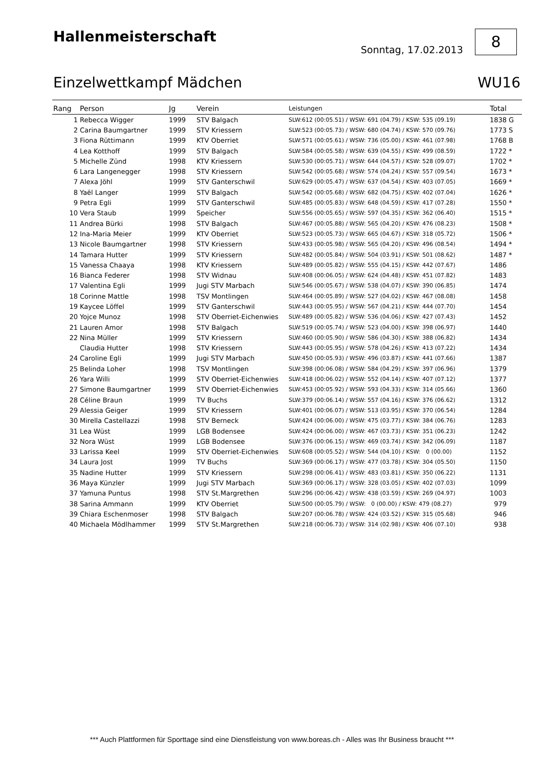Hallenmeisterschaft
Sonntag, 17.02.2013
8
Einzelwettkampf Mädchen WU16
| Rang | Person | Jg | Verein | Leistungen | Total | |
| --- | --- | --- | --- | --- | --- | --- |
| 1 | Rebecca Wigger | 1999 | STV Balgach | SLW:612 (00:05.51) / WSW: 691 (04.79) / KSW: 535 (09.19) | 1838 | G |
| 2 | Carina Baumgartner | 1999 | STV Kriessern | SLW:523 (00:05.73) / WSW: 680 (04.74) / KSW: 570 (09.76) | 1773 | S |
| 3 | Fiona Rüttimann | 1999 | KTV Oberriet | SLW:571 (00:05.61) / WSW: 736 (05.00) / KSW: 461 (07.98) | 1768 | B |
| 4 | Lea Kotthoff | 1999 | STV Balgach | SLW:584 (00:05.58) / WSW: 639 (04.55) / KSW: 499 (08.59) | 1722 | * |
| 5 | Michelle Zünd | 1998 | KTV Kriessern | SLW:530 (00:05.71) / WSW: 644 (04.57) / KSW: 528 (09.07) | 1702 | * |
| 6 | Lara Langenegger | 1998 | STV Kriessern | SLW:542 (00:05.68) / WSW: 574 (04.24) / KSW: 557 (09.54) | 1673 | * |
| 7 | Alexa Jöhl | 1999 | STV Ganterschwil | SLW:629 (00:05.47) / WSW: 637 (04.54) / KSW: 403 (07.05) | 1669 | * |
| 8 | Yaël Langer | 1999 | STV Balgach | SLW:542 (00:05.68) / WSW: 682 (04.75) / KSW: 402 (07.04) | 1626 | * |
| 9 | Petra Egli | 1999 | STV Ganterschwil | SLW:485 (00:05.83) / WSW: 648 (04.59) / KSW: 417 (07.28) | 1550 | * |
| 10 | Vera Staub | 1999 | Speicher | SLW:556 (00:05.65) / WSW: 597 (04.35) / KSW: 362 (06.40) | 1515 | * |
| 11 | Andrea Bürki | 1998 | STV Balgach | SLW:467 (00:05.88) / WSW: 565 (04.20) / KSW: 476 (08.23) | 1508 | * |
| 12 | Ina-Maria Meier | 1999 | KTV Oberriet | SLW:523 (00:05.73) / WSW: 665 (04.67) / KSW: 318 (05.72) | 1506 | * |
| 13 | Nicole Baumgartner | 1998 | STV Kriessern | SLW:433 (00:05.98) / WSW: 565 (04.20) / KSW: 496 (08.54) | 1494 | * |
| 14 | Tamara Hutter | 1999 | STV Kriessern | SLW:482 (00:05.84) / WSW: 504 (03.91) / KSW: 501 (08.62) | 1487 | * |
| 15 | Vanessa Chaaya | 1998 | KTV Kriessern | SLW:489 (00:05.82) / WSW: 555 (04.15) / KSW: 442 (07.67) | 1486 | |
| 16 | Bianca Federer | 1998 | STV Widnau | SLW:408 (00:06.05) / WSW: 624 (04.48) / KSW: 451 (07.82) | 1483 | |
| 17 | Valentina Egli | 1999 | Jugi STV Marbach | SLW:546 (00:05.67) / WSW: 538 (04.07) / KSW: 390 (06.85) | 1474 | |
| 18 | Corinne Mattle | 1998 | TSV Montlingen | SLW:464 (00:05.89) / WSW: 527 (04.02) / KSW: 467 (08.08) | 1458 | |
| 19 | Kaycee Löffel | 1999 | STV Ganterschwil | SLW:443 (00:05.95) / WSW: 567 (04.21) / KSW: 444 (07.70) | 1454 | |
| 20 | Yojce Munoz | 1998 | STV Oberriet-Eichenwies | SLW:489 (00:05.82) / WSW: 536 (04.06) / KSW: 427 (07.43) | 1452 | |
| 21 | Lauren Amor | 1998 | STV Balgach | SLW:519 (00:05.74) / WSW: 523 (04.00) / KSW: 398 (06.97) | 1440 | |
| 22 | Nina Müller | 1999 | STV Kriessern | SLW:460 (00:05.90) / WSW: 586 (04.30) / KSW: 388 (06.82) | 1434 | |
| | Claudia Hutter | 1998 | STV Kriessern | SLW:443 (00:05.95) / WSW: 578 (04.26) / KSW: 413 (07.22) | 1434 | |
| 24 | Caroline Egli | 1999 | Jugi STV Marbach | SLW:450 (00:05.93) / WSW: 496 (03.87) / KSW: 441 (07.66) | 1387 | |
| 25 | Belinda Loher | 1998 | TSV Montlingen | SLW:398 (00:06.08) / WSW: 584 (04.29) / KSW: 397 (06.96) | 1379 | |
| 26 | Yara Willi | 1999 | STV Oberriet-Eichenwies | SLW:418 (00:06.02) / WSW: 552 (04.14) / KSW: 407 (07.12) | 1377 | |
| 27 | Simone Baumgartner | 1999 | STV Oberriet-Eichenwies | SLW:453 (00:05.92) / WSW: 593 (04.33) / KSW: 314 (05.66) | 1360 | |
| 28 | Céline Braun | 1999 | TV Buchs | SLW:379 (00:06.14) / WSW: 557 (04.16) / KSW: 376 (06.62) | 1312 | |
| 29 | Alessia Geiger | 1999 | STV Kriessern | SLW:401 (00:06.07) / WSW: 513 (03.95) / KSW: 370 (06.54) | 1284 | |
| 30 | Mirella Castellazzi | 1998 | STV Berneck | SLW:424 (00:06.00) / WSW: 475 (03.77) / KSW: 384 (06.76) | 1283 | |
| 31 | Lea Wüst | 1999 | LGB Bodensee | SLW:424 (00:06.00) / WSW: 467 (03.73) / KSW: 351 (06.23) | 1242 | |
| 32 | Nora Wüst | 1999 | LGB Bodensee | SLW:376 (00:06.15) / WSW: 469 (03.74) / KSW: 342 (06.09) | 1187 | |
| 33 | Larissa Keel | 1999 | STV Oberriet-Eichenwies | SLW:608 (00:05.52) / WSW: 544 (04.10) / KSW: 0 (00.00) | 1152 | |
| 34 | Laura Jost | 1999 | TV Buchs | SLW:369 (00:06.17) / WSW: 477 (03.78) / KSW: 304 (05.50) | 1150 | |
| 35 | Nadine Hutter | 1999 | STV Kriessern | SLW:298 (00:06.41) / WSW: 483 (03.81) / KSW: 350 (06.22) | 1131 | |
| 36 | Maya Künzler | 1999 | Jugi STV Marbach | SLW:369 (00:06.17) / WSW: 328 (03.05) / KSW: 402 (07.03) | 1099 | |
| 37 | Yamuna Puntus | 1998 | STV St.Margrethen | SLW:296 (00:06.42) / WSW: 438 (03.59) / KSW: 269 (04.97) | 1003 | |
| 38 | Sarina Ammann | 1999 | KTV Oberriet | SLW:500 (00:05.79) / WSW: 0 (00.00) / KSW: 479 (08.27) | 979 | |
| 39 | Chiara Eschenmoser | 1998 | STV Balgach | SLW:207 (00:06.78) / WSW: 424 (03.52) / KSW: 315 (05.68) | 946 | |
| 40 | Michaela Mödlhammer | 1999 | STV St.Margrethen | SLW:218 (00:06.73) / WSW: 314 (02.98) / KSW: 406 (07.10) | 938 | |
*** Auch Plattformen für Sporttage sind eine Dienstleistung von www.boreas.ch - Alles was Ihr Business braucht ***